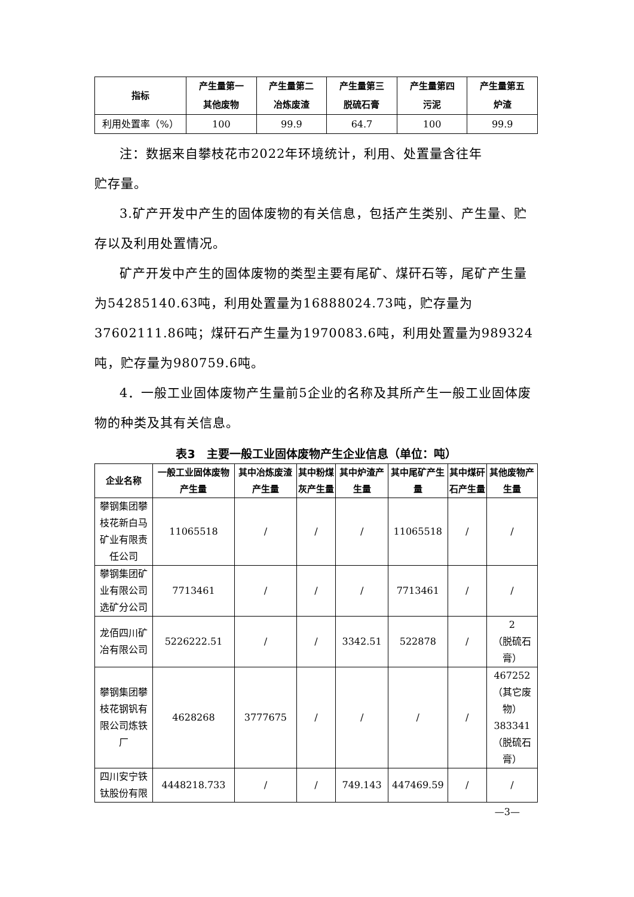| 指标 | 产生量第一 其他废物 | 产生量第二 冶炼废渣 | 产生量第三 脱硫石膏 | 产生量第四 污泥 | 产生量第五 炉渣 |
| --- | --- | --- | --- | --- | --- |
| 利用处置率（%） | 100 | 99.9 | 64.7 | 100 | 99.9 |
注：数据来自攀枝花市2022年环境统计，利用、处置量含往年
贮存量。
3.矿产开发中产生的固体废物的有关信息，包括产生类别、产生量、贮存以及利用处置情况。
矿产开发中产生的固体废物的类型主要有尾矿、煤矸石等，尾矿产生量为54285140.63吨，利用处置量为16888024.73吨，贮存量为37602111.86吨；煤矸石产生量为1970083.6吨，利用处置量为989324吨，贮存量为980759.6吨。
4．一般工业固体废物产生量前5企业的名称及其所产生一般工业固体废物的种类及其有关信息。
表3　主要一般工业固体废物产生企业信息（单位：吨）
| 企业名称 | 一般工业固体废物产生量 | 其中冶炼废渣产生量 | 其中粉煤灰产生量 | 其中炉渣产生量 | 其中尾矿产生量 | 其中煤矸石产生量 | 其他废物产生量 |
| --- | --- | --- | --- | --- | --- | --- | --- |
| 攀钢集团攀枝花新白马矿业有限责任公司 | 11065518 | / | / | / | 11065518 | / | / |
| 攀钢集团矿业有限公司选矿分公司 | 7713461 | / | / | / | 7713461 | / | / |
| 龙佰四川矿冶有限公司 | 5226222.51 | / | / | 3342.51 | 522878 | / | 2 （脱硫石膏） |
| 攀钢集团攀枝花钢钒有限公司炼铁厂 | 4628268 | 3777675 | / | / | / | / | 467252 （其它废物） 383341 （脱硫石膏） |
| 四川安宁铁钛股份有限 | 4448218.733 | / | / | 749.143 | 447469.59 | / | / |
—3—